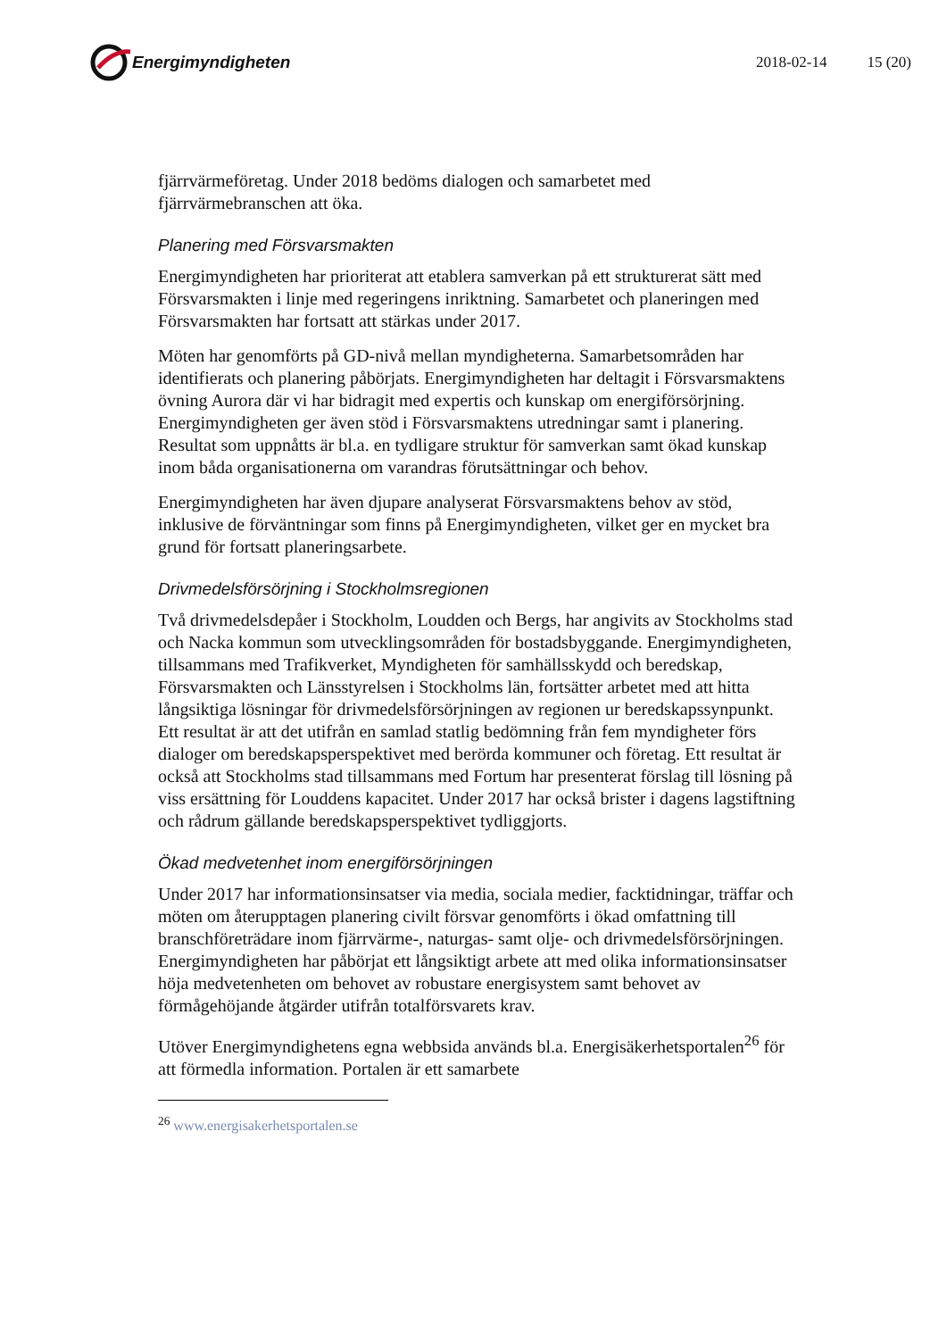Energimyndigheten 2018-02-14 15 (20)
fjärrvärmeföretag. Under 2018 bedöms dialogen och samarbetet med fjärrvärmebranschen att öka.
Planering med Försvarsmakten
Energimyndigheten har prioriterat att etablera samverkan på ett strukturerat sätt med Försvarsmakten i linje med regeringens inriktning. Samarbetet och planeringen med Försvarsmakten har fortsatt att stärkas under 2017.
Möten har genomförts på GD-nivå mellan myndigheterna. Samarbetsområden har identifierats och planering påbörjats. Energimyndigheten har deltagit i Försvarsmaktens övning Aurora där vi har bidragit med expertis och kunskap om energiförsörjning. Energimyndigheten ger även stöd i Försvarsmaktens utredningar samt i planering. Resultat som uppnåtts är bl.a. en tydligare struktur för samverkan samt ökad kunskap inom båda organisationerna om varandras förutsättningar och behov.
Energimyndigheten har även djupare analyserat Försvarsmaktens behov av stöd, inklusive de förväntningar som finns på Energimyndigheten, vilket ger en mycket bra grund för fortsatt planeringsarbete.
Drivmedelsförsörjning i Stockholmsregionen
Två drivmedelsdepåer i Stockholm, Loudden och Bergs, har angivits av Stockholms stad och Nacka kommun som utvecklingsområden för bostadsbyggande. Energimyndigheten, tillsammans med Trafikverket, Myndigheten för samhällsskydd och beredskap, Försvarsmakten och Länsstyrelsen i Stockholms län, fortsätter arbetet med att hitta långsiktiga lösningar för drivmedelsförsörjningen av regionen ur beredskapssynpunkt. Ett resultat är att det utifrån en samlad statlig bedömning från fem myndigheter förs dialoger om beredskapsperspektivet med berörda kommuner och företag. Ett resultat är också att Stockholms stad tillsammans med Fortum har presenterat förslag till lösning på viss ersättning för Louddens kapacitet. Under 2017 har också brister i dagens lagstiftning och rådrum gällande beredskapsperspektivet tydliggjorts.
Ökad medvetenhet inom energiförsörjningen
Under 2017 har informationsinsatser via media, sociala medier, facktidningar, träffar och möten om återupptagen planering civilt försvar genomförts i ökad omfattning till branschföreträdare inom fjärrvärme-, naturgas- samt olje- och drivmedelsförsörjningen. Energimyndigheten har påbörjat ett långsiktigt arbete att med olika informationsinsatser höja medvetenheten om behovet av robustare energisystem samt behovet av förmågehöjande åtgärder utifrån totalförsvarets krav.
Utöver Energimyndighetens egna webbsida används bl.a. Energisäkerhetsportalen<sup>26</sup> för att förmedla information. Portalen är ett samarbete
<sup>26</sup> www.energisakerhetsportalen.se